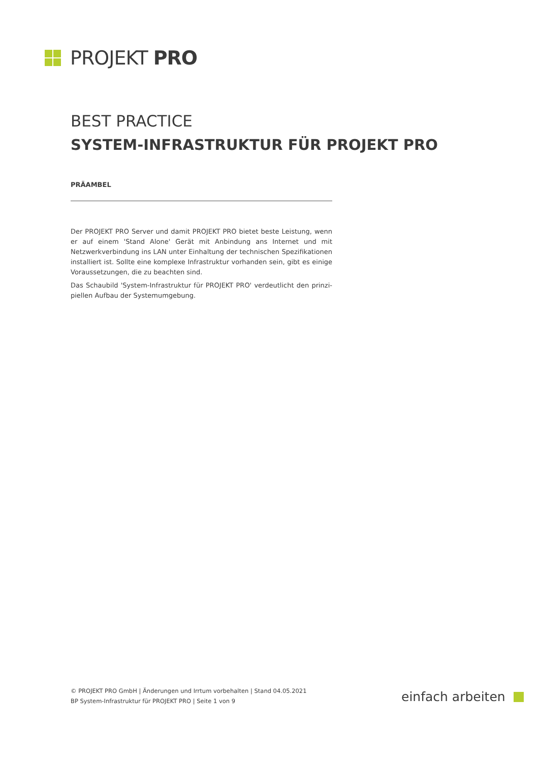PROJEKT PRO
BEST PRACTICE
SYSTEM-INFRASTRUKTUR FÜR PROJEKT PRO
PRÄAMBEL
Der PROJEKT PRO Server und damit PROJEKT PRO bietet beste Leistung, wenn er auf einem 'Stand Alone' Gerät mit Anbindung ans Internet und mit Netzwerk­verbindung ins LAN unter Einhaltung der technischen Spezifikationen installiert ist. Sollte eine komplexe Infrastruktur vorhanden sein, gibt es einige Voraus­setzungen, die zu beachten sind.
Das Schaubild 'System-Infrastruktur für PROJEKT PRO' verdeutlicht den prinzi­piellen Aufbau der Systemumgebung.
© PROJEKT PRO GmbH | Änderungen und Irrtum vorbehalten | Stand 04.05.2021
BP System-Infrastruktur für PROJEKT PRO | Seite 1 von 9
einfach arbeiten